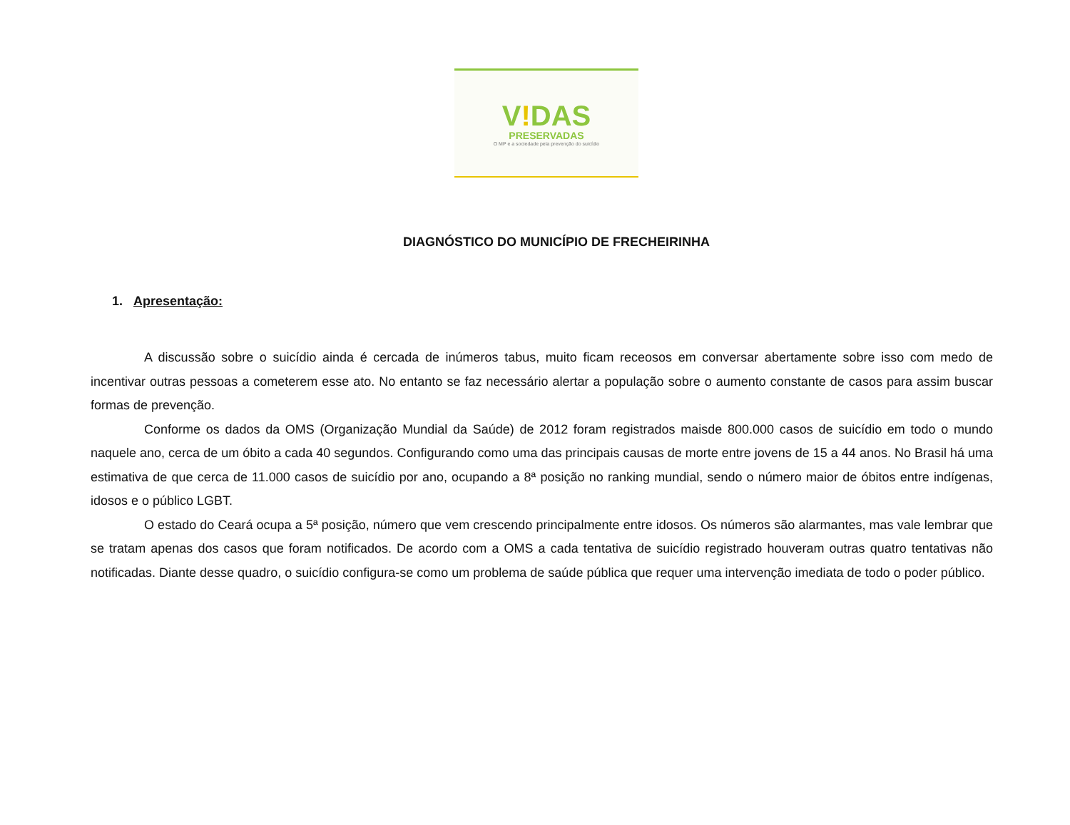V!DAS
PRESERVADAS
O MP e a sociedade pela prevenção do suicídio
DIAGNÓSTICO DO MUNICÍPIO DE FRECHEIRINHA
1. Apresentação:
A discussão sobre o suicídio ainda é cercada de inúmeros tabus, muito ficam receosos em conversar abertamente sobre isso com medo de incentivar outras pessoas a cometerem esse ato. No entanto se faz necessário alertar a população sobre o aumento constante de casos para assim buscar formas de prevenção.
Conforme os dados da OMS (Organização Mundial da Saúde) de 2012 foram registrados maisde 800.000 casos de suicídio em todo o mundo naquele ano, cerca de um óbito a cada 40 segundos. Configurando como uma das principais causas de morte entre jovens de 15 a 44 anos. No Brasil há uma estimativa de que cerca de 11.000 casos de suicídio por ano, ocupando a 8ª posição no ranking mundial, sendo o número maior de óbitos entre indígenas, idosos e o público LGBT.
O estado do Ceará ocupa a 5ª posição, número que vem crescendo principalmente entre idosos. Os números são alarmantes, mas vale lembrar que se tratam apenas dos casos que foram notificados. De acordo com a OMS a cada tentativa de suicídio registrado houveram outras quatro tentativas não notificadas. Diante desse quadro, o suicídio configura-se como um problema de saúde pública que requer uma intervenção imediata de todo o poder público.